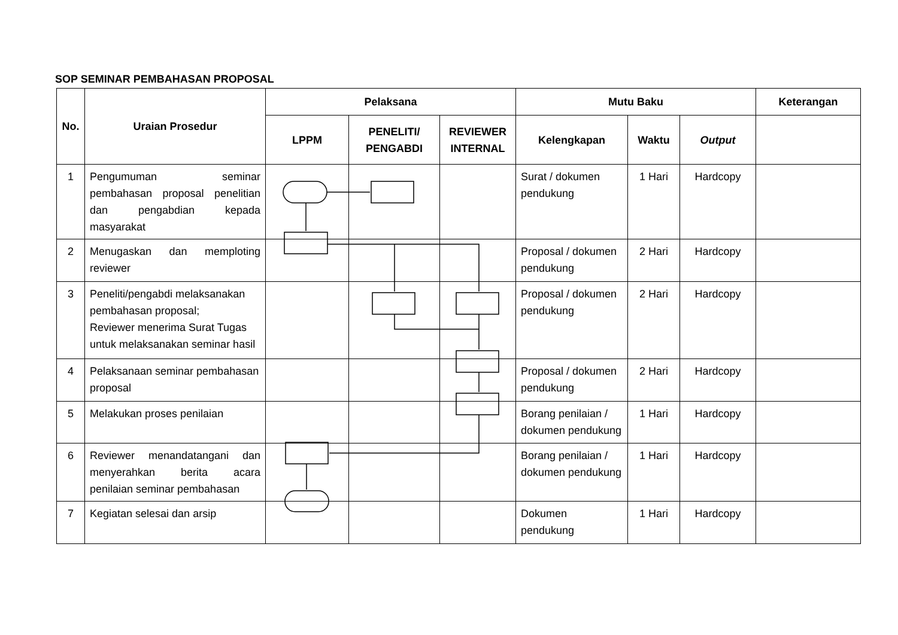SOP SEMINAR PEMBAHASAN PROPOSAL
| No. | Uraian Prosedur | Pelaksana | | | Mutu Baku | | | Keterangan |
| --- | --- | --- | --- | --- | --- | --- | --- | --- |
| | | LPPM | PENELITI/ PENGABDI | REVIEWER INTERNAL | Kelengkapan | Waktu | Output | |
| 1 | Pengumuman seminar pembahasan proposal penelitian dan pengabdian kepada masyarakat | | | | Surat / dokumen pendukung | 1 Hari | Hardcopy | |
| 2 | Menugaskan dan memploting reviewer | | | | Proposal / dokumen pendukung | 2 Hari | Hardcopy | |
| 3 | Peneliti/pengabdi melaksanakan pembahasan proposal; Reviewer menerima Surat Tugas untuk melaksanakan seminar hasil | | | | Proposal / dokumen pendukung | 2 Hari | Hardcopy | |
| 4 | Pelaksanaan seminar pembahasan proposal | | | | Proposal / dokumen pendukung | 2 Hari | Hardcopy | |
| 5 | Melakukan proses penilaian | | | | Borang penilaian / dokumen pendukung | 1 Hari | Hardcopy | |
| 6 | Reviewer menandatangani dan menyerahkan berita acara penilaian seminar pembahasan | | | | Borang penilaian / dokumen pendukung | 1 Hari | Hardcopy | |
| 7 | Kegiatan selesai dan arsip | | | | Dokumen pendukung | 1 Hari | Hardcopy | |